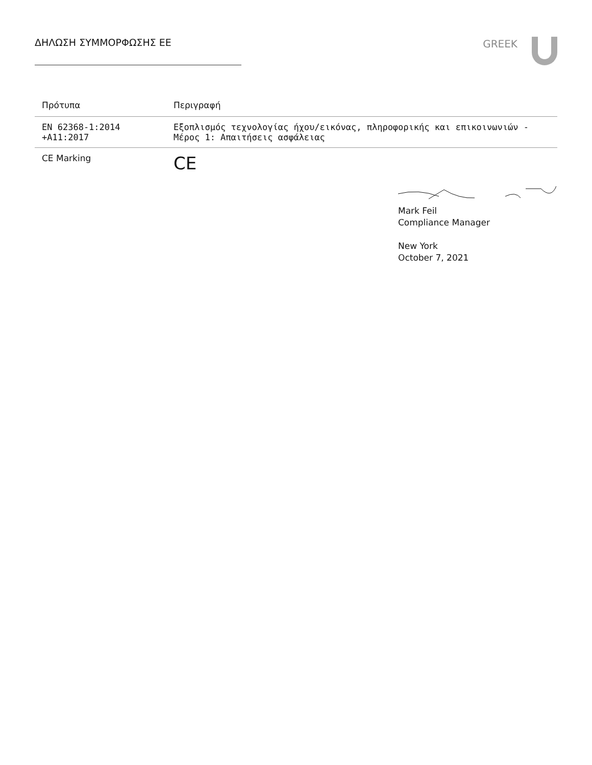ΔΗΛΩΣΗ ΣΥΜΜΟΡΦΩΣΗΣ ΕΕ GREEK
| Πρότυπα | Περιγραφή |
| --- | --- |
| EN 62368-1:2014 +A11:2017 | Εξοπλισμός τεχνολογίας ήχου/εικόνας, πληροφορικής και επικοινωνιών - Μέρος 1: Απαιτήσεις ασφάλειας |
| CE Marking | CE |
Mark Feil
Compliance Manager
New York
October 7, 2021